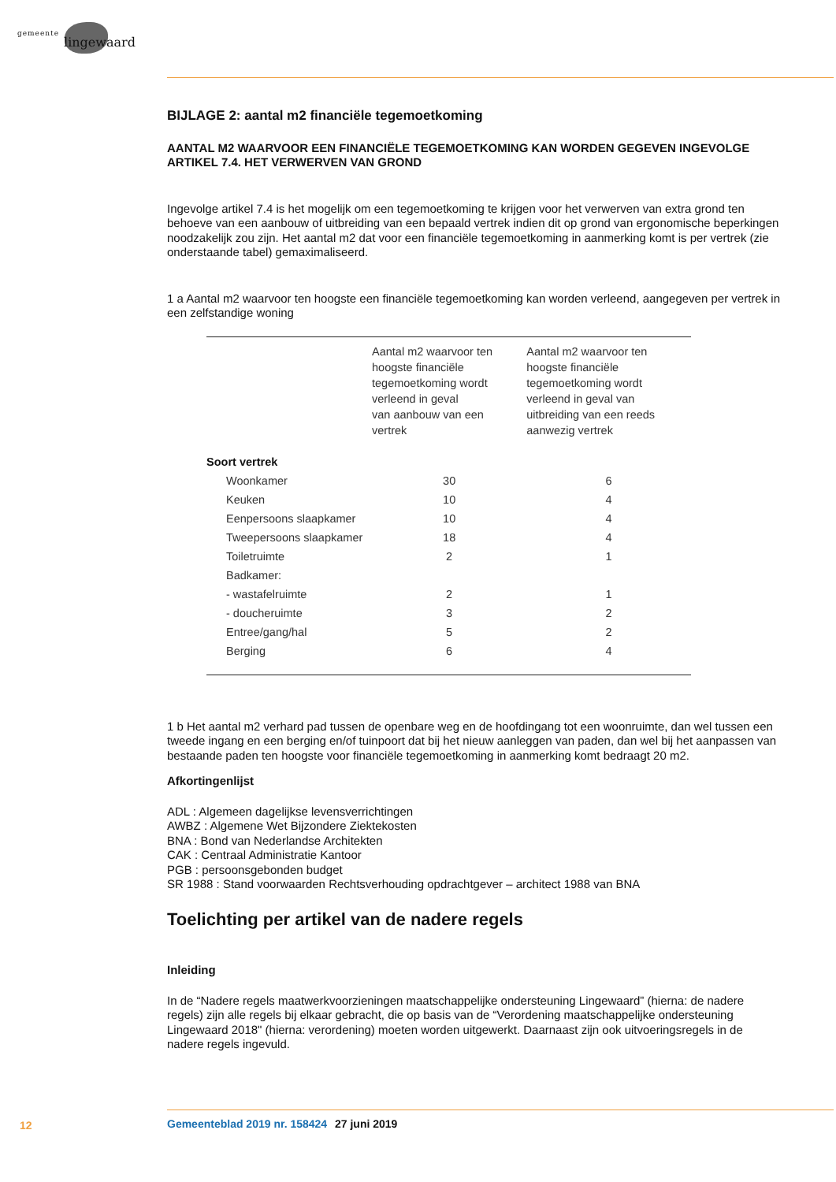gemeente lingewaard
BIJLAGE 2: aantal m2 financiële tegemoetkoming
AANTAL M2 WAARVOOR EEN FINANCIËLE TEGEMOETKOMING KAN WORDEN GEGEVEN INGEVOLGE ARTIKEL 7.4. HET VERWERVEN VAN GROND
Ingevolge artikel 7.4 is het mogelijk om een tegemoetkoming te krijgen voor het verwerven van extra grond ten behoeve van een aanbouw of uitbreiding van een bepaald vertrek indien dit op grond van ergonomische beperkingen noodzakelijk zou zijn. Het aantal m2 dat voor een financiële tegemoetkoming in aanmerking komt is per vertrek (zie onderstaande tabel) gemaximaliseerd.
1 a Aantal m2 waarvoor ten hoogste een financiële tegemoetkoming kan worden verleend, aangegeven per vertrek in een zelfstandige woning
| | Aantal m2 waarvoor ten hoogste financiële tegemoetkoming wordt verleend in geval van aanbouw van een vertrek | Aantal m2 waarvoor ten hoogste financiële tegemoetkoming wordt verleend in geval van uitbreiding van een reeds aanwezig vertrek |
| --- | --- | --- |
| Soort vertrek | | |
| Woonkamer | 30 | 6 |
| Keuken | 10 | 4 |
| Eenpersoons slaapkamer | 10 | 4 |
| Tweepersoons slaapkamer | 18 | 4 |
| Toiletruimte | 2 | 1 |
| Badkamer: | | |
| - wastafelruimte | 2 | 1 |
| - doucheruimte | 3 | 2 |
| Entree/gang/hal | 5 | 2 |
| Berging | 6 | 4 |
1 b Het aantal m2 verhard pad tussen de openbare weg en de hoofdingang tot een woonruimte, dan wel tussen een tweede ingang en een berging en/of tuinpoort dat bij het nieuw aanleggen van paden, dan wel bij het aanpassen van bestaande paden ten hoogste voor financiële tegemoetkoming in aanmerking komt bedraagt 20 m2.
Afkortingenlijst
ADL : Algemeen dagelijkse levensverrichtingen
AWBZ : Algemene Wet Bijzondere Ziektekosten
BNA : Bond van Nederlandse Architekten
CAK : Centraal Administratie Kantoor
PGB : persoonsgebonden budget
SR 1988 : Stand voorwaarden Rechtsverhouding opdrachtgever – architect 1988 van BNA
Toelichting per artikel van de nadere regels
Inleiding
In de “Nadere regels maatwerkvoorzieningen maatschappelijke ondersteuning Lingewaard” (hierna: de nadere regels) zijn alle regels bij elkaar gebracht, die op basis van de “Verordening maatschappelijke ondersteuning Lingewaard 2018" (hierna: verordening) moeten worden uitgewerkt. Daarnaast zijn ook uitvoeringsregels in de nadere regels ingevuld.
12 Gemeenteblad 2019 nr. 158424 27 juni 2019